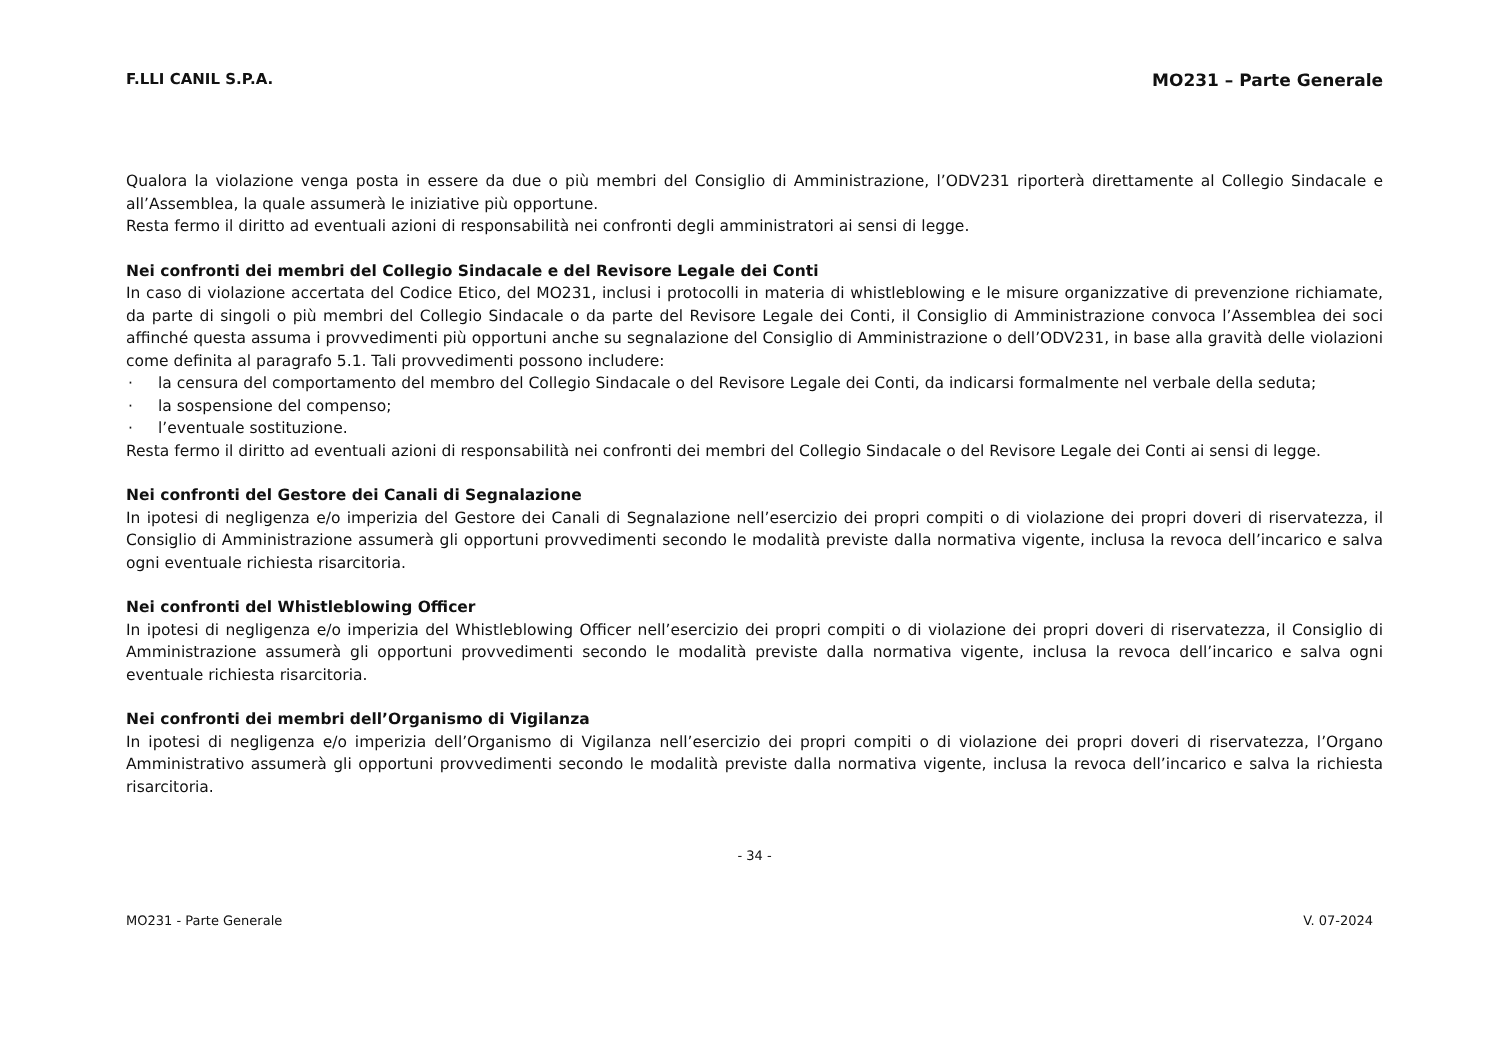F.LLI CANIL S.P.A. MO231 – Parte Generale
Qualora la violazione venga posta in essere da due o più membri del Consiglio di Amministrazione, l’ODV231 riporterà direttamente al Collegio Sindacale e all’Assemblea, la quale assumerà le iniziative più opportune.
Resta fermo il diritto ad eventuali azioni di responsabilità nei confronti degli amministratori ai sensi di legge.
Nei confronti dei membri del Collegio Sindacale e del Revisore Legale dei Conti
In caso di violazione accertata del Codice Etico, del MO231, inclusi i protocolli in materia di whistleblowing e le misure organizzative di prevenzione richiamate, da parte di singoli o più membri del Collegio Sindacale o da parte del Revisore Legale dei Conti, il Consiglio di Amministrazione convoca l’Assemblea dei soci affinché questa assuma i provvedimenti più opportuni anche su segnalazione del Consiglio di Amministrazione o dell’ODV231, in base alla gravità delle violazioni come definita al paragrafo 5.1. Tali provvedimenti possono includere:
· la censura del comportamento del membro del Collegio Sindacale o del Revisore Legale dei Conti, da indicarsi formalmente nel verbale della seduta;
· la sospensione del compenso;
· l’eventuale sostituzione.
Resta fermo il diritto ad eventuali azioni di responsabilità nei confronti dei membri del Collegio Sindacale o del Revisore Legale dei Conti ai sensi di legge.
Nei confronti del Gestore dei Canali di Segnalazione
In ipotesi di negligenza e/o imperizia del Gestore dei Canali di Segnalazione nell’esercizio dei propri compiti o di violazione dei propri doveri di riservatezza, il Consiglio di Amministrazione assumerà gli opportuni provvedimenti secondo le modalità previste dalla normativa vigente, inclusa la revoca dell’incarico e salva ogni eventuale richiesta risarcitoria.
Nei confronti del Whistleblowing Officer
In ipotesi di negligenza e/o imperizia del Whistleblowing Officer nell’esercizio dei propri compiti o di violazione dei propri doveri di riservatezza, il Consiglio di Amministrazione assumerà gli opportuni provvedimenti secondo le modalità previste dalla normativa vigente, inclusa la revoca dell’incarico e salva ogni eventuale richiesta risarcitoria.
Nei confronti dei membri dell’Organismo di Vigilanza
In ipotesi di negligenza e/o imperizia dell’Organismo di Vigilanza nell’esercizio dei propri compiti o di violazione dei propri doveri di riservatezza, l’Organo Amministrativo assumerà gli opportuni provvedimenti secondo le modalità previste dalla normativa vigente, inclusa la revoca dell’incarico e salva la richiesta risarcitoria.
- 34 -
MO231 - Parte Generale V. 07-2024